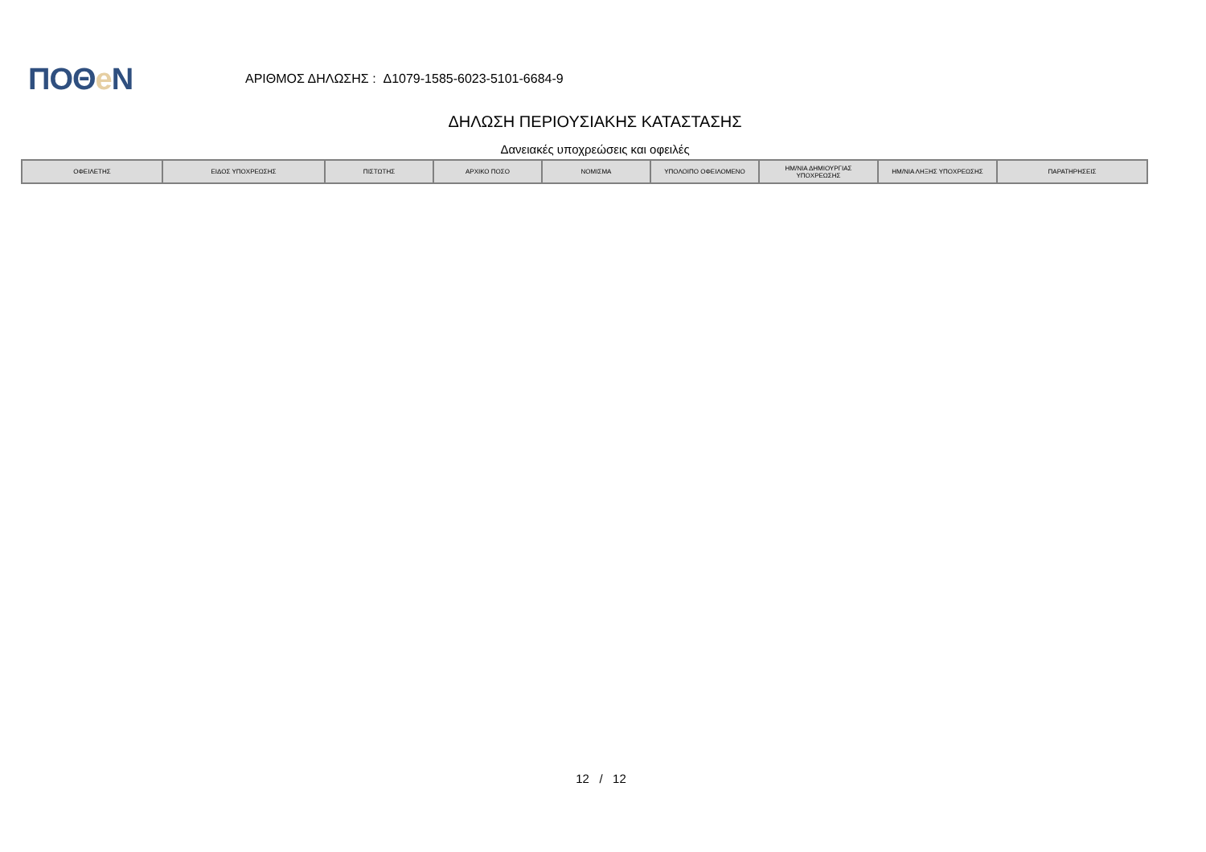ΠΟΘe Ν
ΑΡΙΘΜΟΣ ΔΗΛΩΣΗΣ : Δ1079-1585-6023-5101-6684-9
ΔΗΛΩΣΗ ΠΕΡΙΟΥΣΙΑΚΗΣ ΚΑΤΑΣΤΑΣΗΣ
Δανειακές υποχρεώσεις και οφειλές
| ΟΦΕΙΛΕΤΗΣ | ΕΙΔΟΣ ΥΠΟΧΡΕΩΣΗΣ | ΠΙΣΤΩΤΗΣ | ΑΡΧΙΚΟ ΠΟΣΟ | ΝΟΜΙΣΜΑ | ΥΠΟΛΟΙΠΟ ΟΦΕΙΛΟΜΕΝΟ | ΗΜ/ΝΙΑ ΔΗΜΙΟΥΡΓΙΑΣ ΥΠΟΧΡΕΩΣΗΣ | ΗΜ/ΝΙΑ ΛΗΞΗΣ ΥΠΟΧΡΕΩΣΗΣ | ΠΑΡΑΤΗΡΗΣΕΙΣ |
| --- | --- | --- | --- | --- | --- | --- | --- | --- |
12 / 12